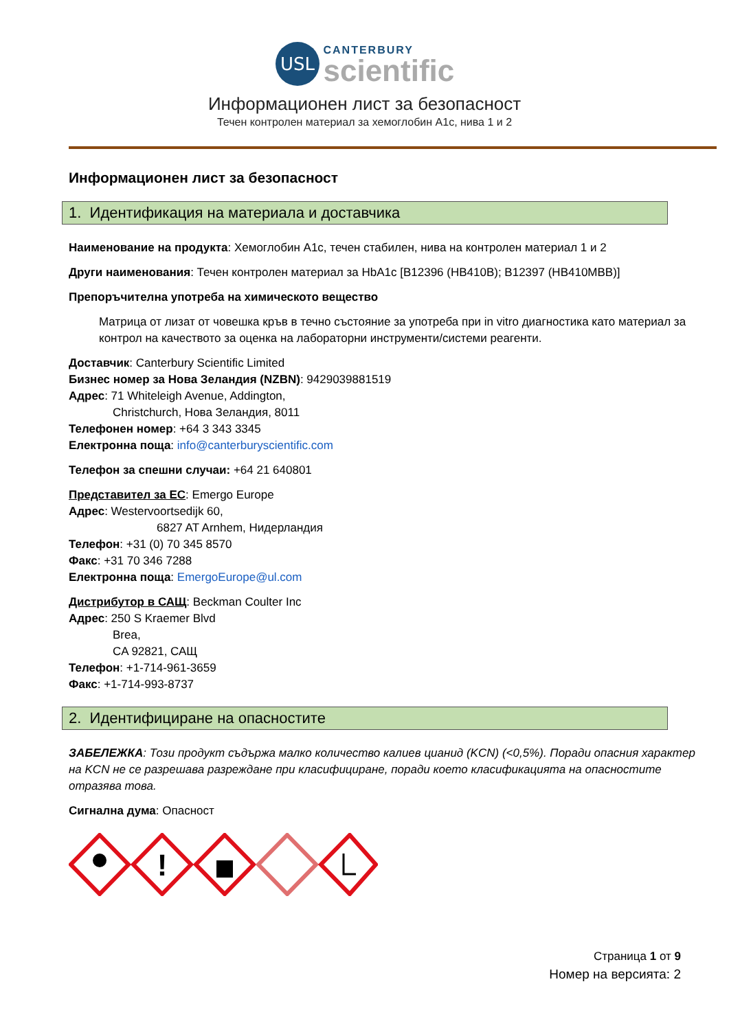USL
CANTERBURY
scientific
Информационен лист за безопасност
Течен контролен материал за хемоглобин A1c, нива 1 и 2
Информационен лист за безопасност
1. Идентификация на материала и доставчика
Наименование на продукта: Хемоглобин A1c, течен стабилен, нива на контролен материал 1 и 2
Други наименования: Течен контролен материал за HbA1c [B12396 (HB410B); B12397 (HB410MBB)]
Препоръчителна употреба на химическото вещество
Матрица от лизат от човешка кръв в течно състояние за употреба при in vitro диагностика като материал за контрол на качеството за оценка на лабораторни инструменти/системи реагенти.
Доставчик: Canterbury Scientific Limited
Бизнес номер за Нова Зеландия (NZBN): 9429039881519
Адрес: 71 Whiteleigh Avenue, Addington,
Christchurch, Нова Зеландия, 8011
Телефонен номер: +64 3 343 3345
Електронна поща: info@canterburyscientific.com
Телефон за спешни случаи: +64 21 640801
Представител за ЕС: Emergo Europe
Адрес: Westervoortsedijk 60,
6827 AT Arnhem, Нидерландия
Телефон: +31 (0) 70 345 8570
Факс: +31 70 346 7288
Електронна поща: EmergoEurope@ul.com
Дистрибутор в САЩ: Beckman Coulter Inc
Адрес: 250 S Kraemer Blvd
Brea,
CA 92821, САЩ
Телефон: +1-714-961-3659
Факс: +1-714-993-8737
2. Идентифициране на опасностите
ЗАБЕЛЕЖКА: Този продукт съдържа малко количество калиев цианид (KCN) (<0,5%). Поради опасния характер на KCN не се разрешава разреждане при класифициране, поради което класификацията на опасностите отразява това.
Сигнална дума: Опасност
!
Страница 1 от 9
Номер на версията: 2